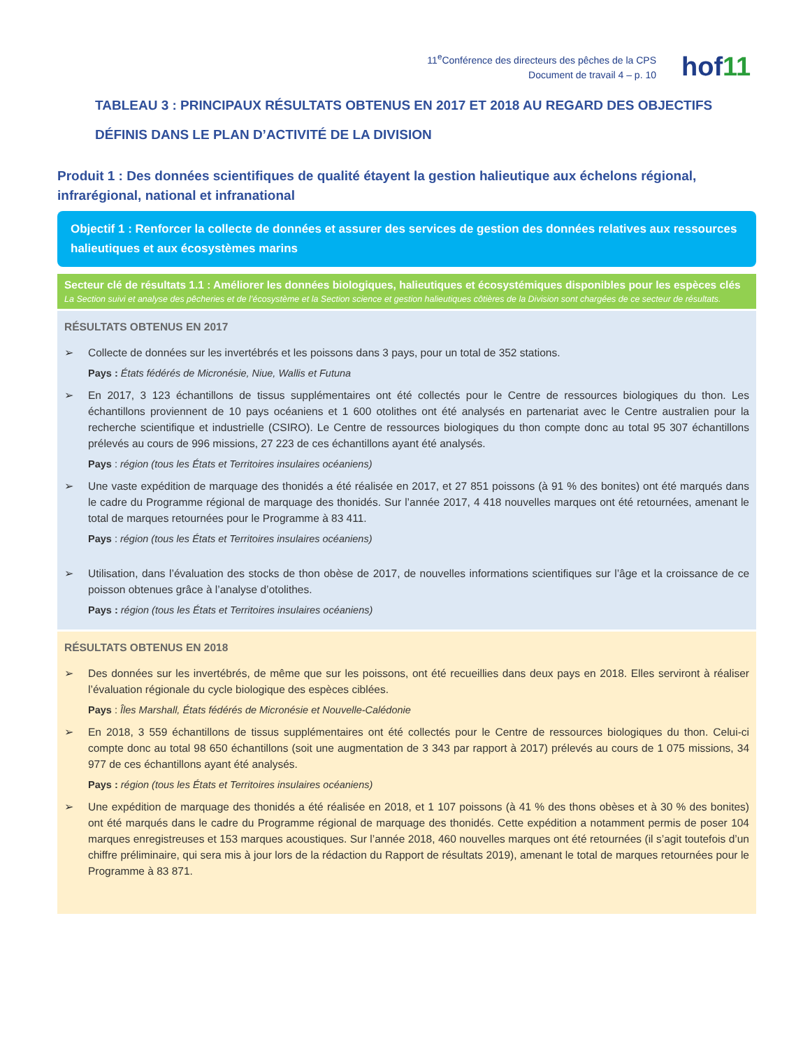11<sup>e</sup>Conférence des directeurs des pêches de la CPS
Document de travail 4 – p. 10
hof11
TABLEAU 3 : PRINCIPAUX RÉSULTATS OBTENUS EN 2017 ET 2018 AU REGARD DES OBJECTIFS DÉFINIS DANS LE PLAN D’ACTIVITÉ DE LA DIVISION
Produit 1 : Des données scientifiques de qualité étayent la gestion halieutique aux échelons régional, infrarégional, national et infranational
Objectif 1 : Renforcer la collecte de données et assurer des services de gestion des données relatives aux ressources halieutiques et aux écosystèmes marins
Secteur clé de résultats 1.1 : Améliorer les données biologiques, halieutiques et écosystémiques disponibles pour les espèces clés
La Section suivi et analyse des pêcheries et de l’écosystème et la Section science et gestion halieutiques côtières de la Division sont chargées de ce secteur de résultats.
RÉSULTATS OBTENUS EN 2017
➢ Collecte de données sur les invertébrés et les poissons dans 3 pays, pour un total de 352 stations.
Pays : États fédérés de Micronésie, Niue, Wallis et Futuna
➢ En 2017, 3 123 échantillons de tissus supplémentaires ont été collectés pour le Centre de ressources biologiques du thon. Les échantillons proviennent de 10 pays océaniens et 1 600 otolithes ont été analysés en partenariat avec le Centre australien pour la recherche scientifique et industrielle (CSIRO). Le Centre de ressources biologiques du thon compte donc au total 95 307 échantillons prélevés au cours de 996 missions, 27 223 de ces échantillons ayant été analysés.
Pays : région (tous les États et Territoires insulaires océaniens)
➢ Une vaste expédition de marquage des thonidés a été réalisée en 2017, et 27 851 poissons (à 91 % des bonites) ont été marqués dans le cadre du Programme régional de marquage des thonidés. Sur l’année 2017, 4 418 nouvelles marques ont été retournées, amenant le total de marques retournées pour le Programme à 83 411.
Pays : région (tous les États et Territoires insulaires océaniens)
➢ Utilisation, dans l’évaluation des stocks de thon obèse de 2017, de nouvelles informations scientifiques sur l’âge et la croissance de ce poisson obtenues grâce à l’analyse d’otolithes.
Pays : région (tous les États et Territoires insulaires océaniens)
RÉSULTATS OBTENUS EN 2018
➢ Des données sur les invertébrés, de même que sur les poissons, ont été recueillies dans deux pays en 2018. Elles serviront à réaliser l’évaluation régionale du cycle biologique des espèces ciblées.
Pays : Îles Marshall, États fédérés de Micronésie et Nouvelle-Calédonie
➢ En 2018, 3 559 échantillons de tissus supplémentaires ont été collectés pour le Centre de ressources biologiques du thon. Celui-ci compte donc au total 98 650 échantillons (soit une augmentation de 3 343 par rapport à 2017) prélevés au cours de 1 075 missions, 34 977 de ces échantillons ayant été analysés.
Pays : région (tous les États et Territoires insulaires océaniens)
➢ Une expédition de marquage des thonidés a été réalisée en 2018, et 1 107 poissons (à 41 % des thons obèses et à 30 % des bonites) ont été marqués dans le cadre du Programme régional de marquage des thonidés. Cette expédition a notamment permis de poser 104 marques enregistreuses et 153 marques acoustiques. Sur l’année 2018, 460 nouvelles marques ont été retournées (il s’agit toutefois d’un chiffre préliminaire, qui sera mis à jour lors de la rédaction du Rapport de résultats 2019), amenant le total de marques retournées pour le Programme à 83 871.